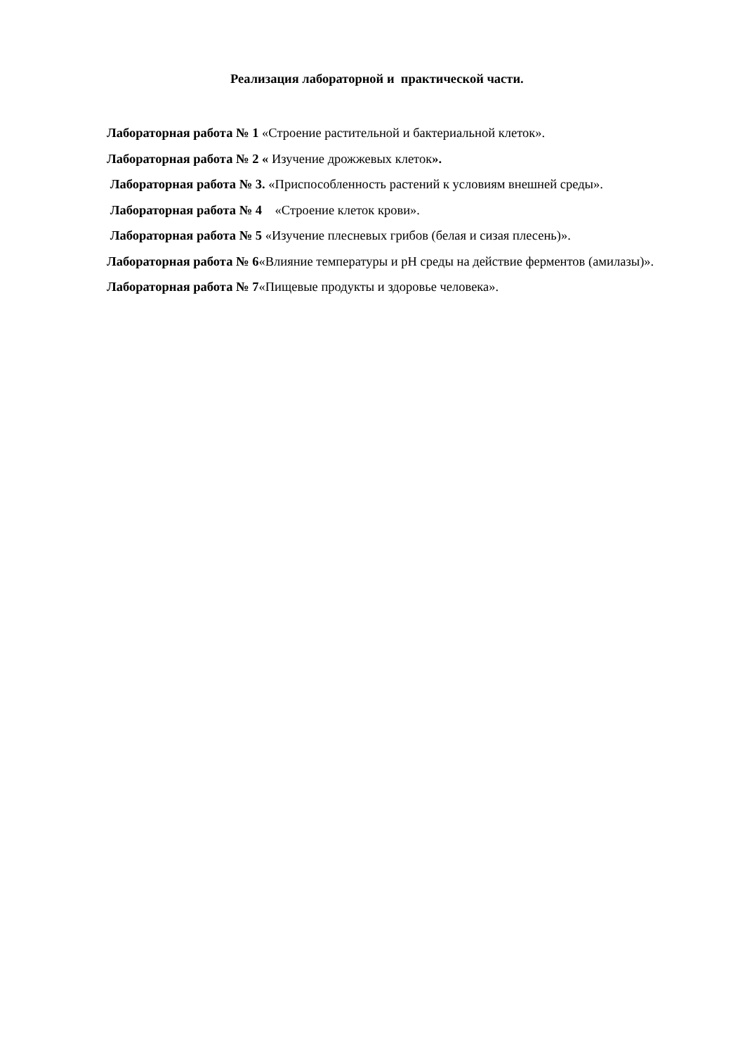Реализация лабораторной и практической части.
Лабораторная работа № 1 «Строение растительной и бактериальной клеток».
Лабораторная работа № 2 « Изучение дрожжевых клеток».
Лабораторная работа № 3. «Приспособленность растений к условиям внешней среды».
Лабораторная работа № 4 «Строение клеток крови».
Лабораторная работа № 5 «Изучение плесневых грибов (белая и сизая плесень)».
Лабораторная работа № 6«Влияние температуры и pH среды на действие ферментов (амилазы)».
Лабораторная работа № 7«Пищевые продукты и здоровье человека».